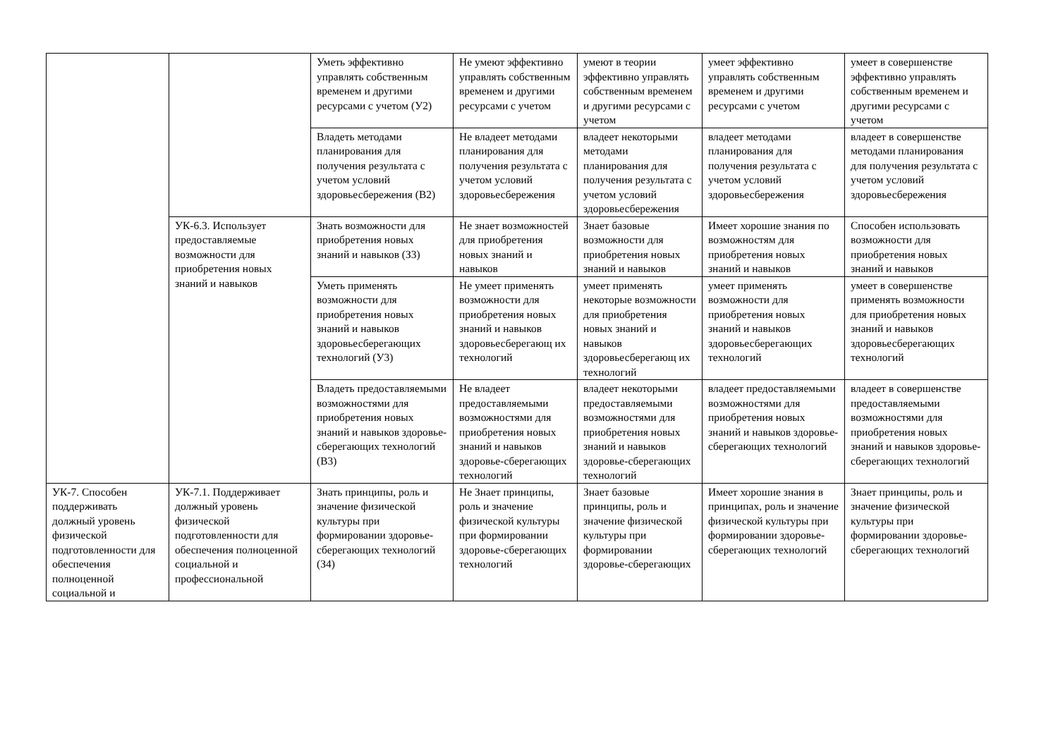| | | Уметь эффективно управлять собственным временем и другими ресурсами с учетом (У2) | Не умеют эффективно управлять собственным временем и другими ресурсами с учетом | умеют в теории эффективно управлять собственным временем и другими ресурсами с учетом | умеет эффективно управлять собственным временем и другими ресурсами с учетом | умеет в совершенстве эффективно управлять собственным временем и другими ресурсами с учетом |
| | | Владеть методами планирования для получения результата с учетом условий здоровьесбережения (В2) | Не владеет методами планирования для получения результата с учетом условий здоровьесбережения | владеет некоторыми методами планирования для получения результата с учетом условий здоровьесбережения | владеет методами планирования для получения результата с учетом условий здоровьесбережения | владеет в совершенстве методами планирования для получения результата с учетом условий здоровьесбережения |
| | УК-6.3. Использует предоставляемые возможности для приобретения новых знаний и навыков | Знать возможности для приобретения новых знаний и навыков (З3) | Не знает возможностей для приобретения новых знаний и навыков | Знает базовые возможности для приобретения новых знаний и навыков | Имеет хорошие знания по возможностям для приобретения новых знаний и навыков | Способен использовать возможности для приобретения новых знаний и навыков |
| | | Уметь применять возможности для приобретения новых знаний и навыков здоровьесберегающих технологий (У3) | Не умеет применять возможности для приобретения новых знаний и навыков здоровьесберегающ их технологий | умеет применять некоторые возможности для приобретения новых знаний и навыков здоровьесберегающ их технологий | умеет применять возможности для приобретения новых знаний и навыков здоровьесберегающих технологий | умеет в совершенстве применять возможности для приобретения новых знаний и навыков здоровьесберегающих технологий |
| | | Владеть предоставляемыми возможностями для приобретения новых знаний и навыков здоровье-сберегающих технологий (В3) | Не владеет предоставляемыми возможностями для приобретения новых знаний и навыков здоровье-сберегающих технологий | владеет некоторыми предоставляемыми возможностями для приобретения новых знаний и навыков здоровье-сберегающих технологий | владеет предоставляемыми возможностями для приобретения новых знаний и навыков здоровье-сберегающих технологий | владеет в совершенстве предоставляемыми возможностями для приобретения новых знаний и навыков здоровье-сберегающих технологий |
| УК-7. Способен поддерживать должный уровень физической подготовленности для обеспечения полноценной социальной и | УК-7.1. Поддерживает должный уровень физической подготовленности для обеспечения полноценной социальной и профессиональной | Знать принципы, роль и значение физической культуры при формировании здоровье-сберегающих технологий (З4) | Не Знает принципы, роль и значение физической культуры при формировании здоровье-сберегающих технологий | Знает базовые принципы, роль и значение физической культуры при формировании здоровье-сберегающих | Имеет хорошие знания в принципах, роль и значение физической культуры при формировании здоровье-сберегающих технологий | Знает принципы, роль и значение физической культуры при формировании здоровье-сберегающих технологий |